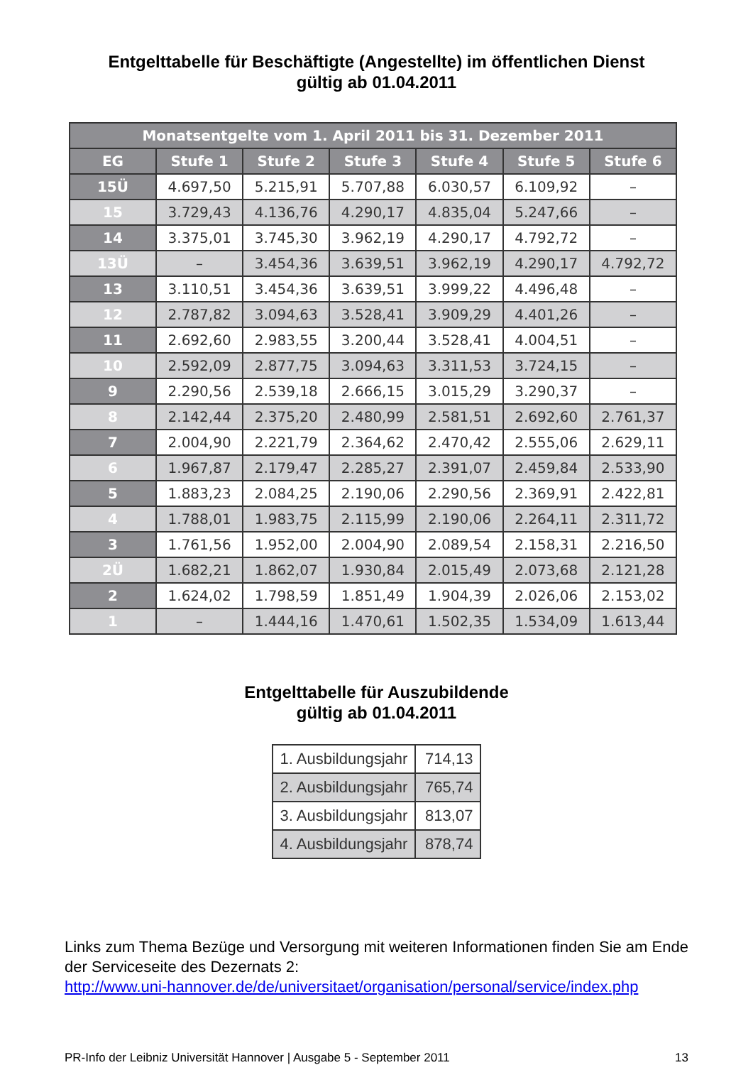Entgelttabelle für Beschäftigte (Angestellte) im öffentlichen Dienst
gültig ab 01.04.2011
| Monatsentgelte vom 1. April 2011 bis 31. Dezember 2011 | | | | | | |
| --- | --- | --- | --- | --- | --- | --- |
| EG | Stufe 1 | Stufe 2 | Stufe 3 | Stufe 4 | Stufe 5 | Stufe 6 |
| 15Ü | 4.697,50 | 5.215,91 | 5.707,88 | 6.030,57 | 6.109,92 | – |
| 15 | 3.729,43 | 4.136,76 | 4.290,17 | 4.835,04 | 5.247,66 | – |
| 14 | 3.375,01 | 3.745,30 | 3.962,19 | 4.290,17 | 4.792,72 | – |
| 13Ü | – | 3.454,36 | 3.639,51 | 3.962,19 | 4.290,17 | 4.792,72 |
| 13 | 3.110,51 | 3.454,36 | 3.639,51 | 3.999,22 | 4.496,48 | – |
| 12 | 2.787,82 | 3.094,63 | 3.528,41 | 3.909,29 | 4.401,26 | – |
| 11 | 2.692,60 | 2.983,55 | 3.200,44 | 3.528,41 | 4.004,51 | – |
| 10 | 2.592,09 | 2.877,75 | 3.094,63 | 3.311,53 | 3.724,15 | – |
| 9 | 2.290,56 | 2.539,18 | 2.666,15 | 3.015,29 | 3.290,37 | – |
| 8 | 2.142,44 | 2.375,20 | 2.480,99 | 2.581,51 | 2.692,60 | 2.761,37 |
| 7 | 2.004,90 | 2.221,79 | 2.364,62 | 2.470,42 | 2.555,06 | 2.629,11 |
| 6 | 1.967,87 | 2.179,47 | 2.285,27 | 2.391,07 | 2.459,84 | 2.533,90 |
| 5 | 1.883,23 | 2.084,25 | 2.190,06 | 2.290,56 | 2.369,91 | 2.422,81 |
| 4 | 1.788,01 | 1.983,75 | 2.115,99 | 2.190,06 | 2.264,11 | 2.311,72 |
| 3 | 1.761,56 | 1.952,00 | 2.004,90 | 2.089,54 | 2.158,31 | 2.216,50 |
| 2Ü | 1.682,21 | 1.862,07 | 1.930,84 | 2.015,49 | 2.073,68 | 2.121,28 |
| 2 | 1.624,02 | 1.798,59 | 1.851,49 | 1.904,39 | 2.026,06 | 2.153,02 |
| 1 | – | 1.444,16 | 1.470,61 | 1.502,35 | 1.534,09 | 1.613,44 |
Entgelttabelle für Auszubildende
gültig ab 01.04.2011
| 1. Ausbildungsjahr | 714,13 |
| 2. Ausbildungsjahr | 765,74 |
| 3. Ausbildungsjahr | 813,07 |
| 4. Ausbildungsjahr | 878,74 |
Links zum Thema Bezüge und Versorgung mit weiteren Informationen finden Sie am Ende der Serviceseite des Dezernats 2:
http://www.uni-hannover.de/de/universitaet/organisation/personal/service/index.php
PR-Info der Leibniz Universität Hannover | Ausgabe 5 - September 2011 13